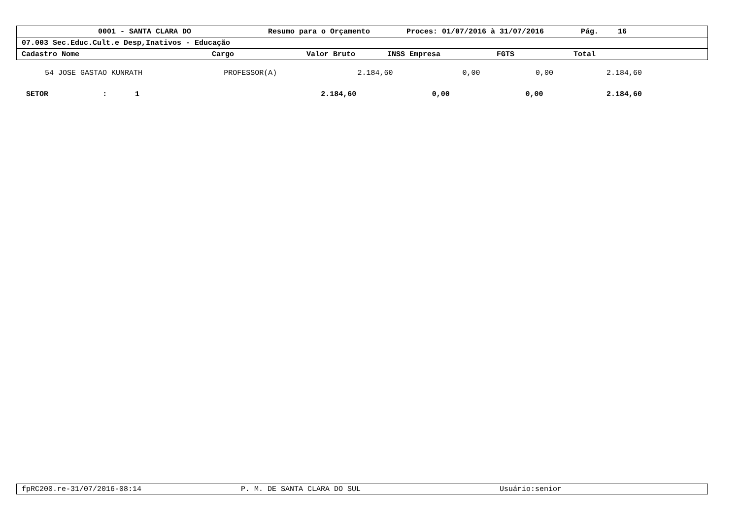0001 - SANTA CLARA DO Resumo para o Orçamento Proces: 01/07/2016 à 31/07/2016 Pág. 16
07.003 Sec.Educ.Cult.e Desp,Inativos - Educação
Cadastro Nome Cargo Valor Bruto INSS Empresa FGTS Total
| 54 JOSE GASTAO KUNRATH | PROFESSOR(A) | 2.184,60 | 0,00 | 0,00 | 2.184,60 |
| SETOR | : | 1 | 2.184,60 | 0,00 | 0,00 | 2.184,60 |
fpRC200.re-31/07/2016-08:14 P. M. DE SANTA CLARA DO SUL Usuário:senior